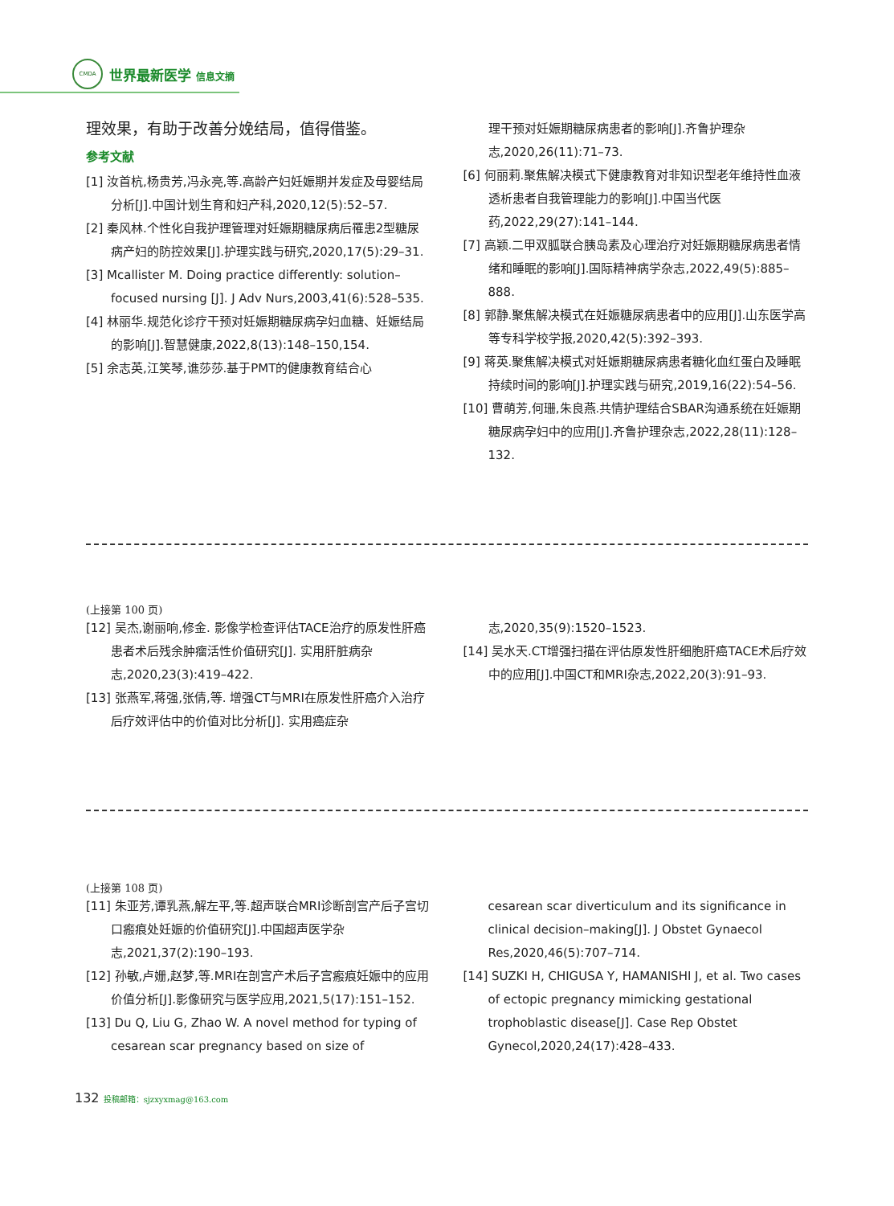CMDA
世界最新医学 信息文摘
理效果，有助于改善分娩结局，值得借鉴。
参考文献
[1] 汝首杭,杨贵芳,冯永亮,等.高龄产妇妊娠期并发症及母婴结局分析[J].中国计划生育和妇产科,2020,12(5):52–57.
[2] 秦风林.个性化自我护理管理对妊娠期糖尿病后罹患2型糖尿病产妇的防控效果[J].护理实践与研究,2020,17(5):29–31.
[3] Mcallister M. Doing practice differently: solution–focused nursing [J]. J Adv Nurs,2003,41(6):528–535.
[4] 林丽华.规范化诊疗干预对妊娠期糖尿病孕妇血糖、妊娠结局的影响[J].智慧健康,2022,8(13):148–150,154.
[5] 余志英,江笑琴,谯莎莎.基于PMT的健康教育结合心
理干预对妊娠期糖尿病患者的影响[J].齐鲁护理杂志,2020,26(11):71–73.
[6] 何丽莉.聚焦解决模式下健康教育对非知识型老年维持性血液透析患者自我管理能力的影响[J].中国当代医药,2022,29(27):141–144.
[7] 高颖.二甲双胍联合胰岛素及心理治疗对妊娠期糖尿病患者情绪和睡眠的影响[J].国际精神病学杂志,2022,49(5):885–888.
[8] 郭静.聚焦解决模式在妊娠糖尿病患者中的应用[J].山东医学高等专科学校学报,2020,42(5):392–393.
[9] 蒋英.聚焦解决模式对妊娠期糖尿病患者糖化血红蛋白及睡眠持续时间的影响[J].护理实践与研究,2019,16(22):54–56.
[10] 曹萌芳,何珊,朱良燕.共情护理结合SBAR沟通系统在妊娠期糖尿病孕妇中的应用[J].齐鲁护理杂志,2022,28(11):128–132.
(上接第 100 页)
[12] 吴杰,谢丽响,修金. 影像学检查评估TACE治疗的原发性肝癌患者术后残余肿瘤活性价值研究[J]. 实用肝脏病杂志,2020,23(3):419–422.
[13] 张燕军,蒋强,张倩,等. 增强CT与MRI在原发性肝癌介入治疗后疗效评估中的价值对比分析[J]. 实用癌症杂
志,2020,35(9):1520–1523.
[14] 吴水天.CT增强扫描在评估原发性肝细胞肝癌TACE术后疗效中的应用[J].中国CT和MRI杂志,2022,20(3):91–93.
(上接第 108 页)
[11] 朱亚芳,谭乳燕,解左平,等.超声联合MRI诊断剖宫产后子宫切口瘢痕处妊娠的价值研究[J].中国超声医学杂志,2021,37(2):190–193.
[12] 孙敏,卢姗,赵梦,等.MRI在剖宫产术后子宫瘢痕妊娠中的应用价值分析[J].影像研究与医学应用,2021,5(17):151–152.
[13] Du Q, Liu G, Zhao W. A novel method for typing of cesarean scar pregnancy based on size of
cesarean scar diverticulum and its significance in clinical decision–making[J]. J Obstet Gynaecol Res,2020,46(5):707–714.
[14] SUZKI H, CHIGUSA Y, HAMANISHI J, et al. Two cases of ectopic pregnancy mimicking gestational trophoblastic disease[J]. Case Rep Obstet Gynecol,2020,24(17):428–433.
132 投稿邮箱：sjzxyxmag@163.com